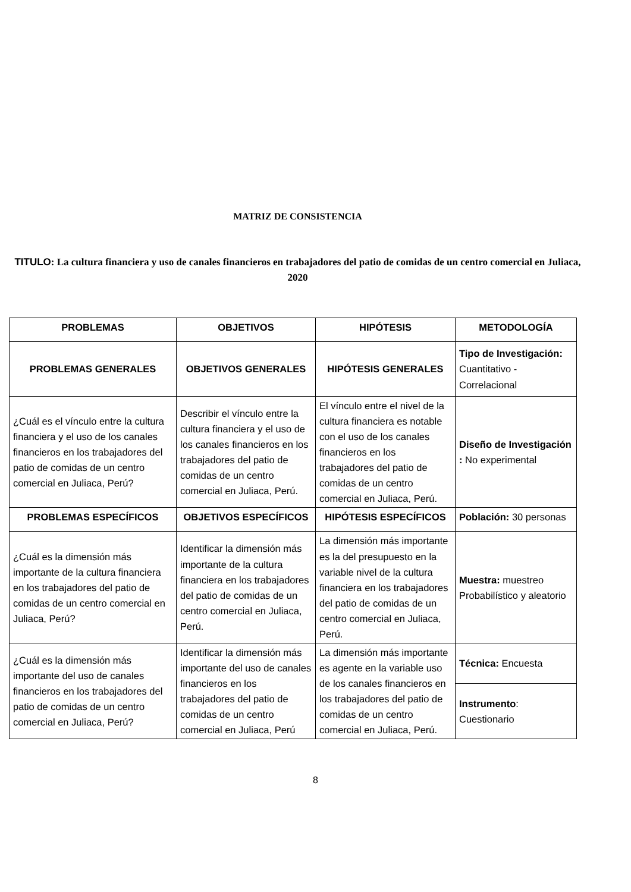MATRIZ DE CONSISTENCIA
TITULO: La cultura financiera y uso de canales financieros en trabajadores del patio de comidas de un centro comercial en Juliaca, 2020
| PROBLEMAS | OBJETIVOS | HIPÓTESIS | METODOLOGÍA |
| --- | --- | --- | --- |
| PROBLEMAS GENERALES | OBJETIVOS GENERALES | HIPÓTESIS GENERALES | Tipo de Investigación: Cuantitativo - Correlacional |
| ¿Cuál es el vínculo entre la cultura financiera y el uso de los canales financieros en los trabajadores del patio de comidas de un centro comercial en Juliaca, Perú? | Describir el vínculo entre la cultura financiera y el uso de los canales financieros en los trabajadores del patio de comidas de un centro comercial en Juliaca, Perú. | El vínculo entre el nivel de la cultura financiera es notable con el uso de los canales financieros en los trabajadores del patio de comidas de un centro comercial en Juliaca, Perú. | Diseño de Investigación : No experimental |
| PROBLEMAS ESPECÍFICOS | OBJETIVOS ESPECÍFICOS | HIPÓTESIS ESPECÍFICOS | Población: 30 personas |
| ¿Cuál es la dimensión más importante de la cultura financiera en los trabajadores del patio de comidas de un centro comercial en Juliaca, Perú? | Identificar la dimensión más importante de la cultura financiera en los trabajadores del patio de comidas de un centro comercial en Juliaca, Perú. | La dimensión más importante es la del presupuesto en la variable nivel de la cultura financiera en los trabajadores del patio de comidas de un centro comercial en Juliaca, Perú. | Muestra: muestreo Probabilístico y aleatorio |
| ¿Cuál es la dimensión más importante del uso de canales financieros en los trabajadores del patio de comidas de un centro comercial en Juliaca, Perú? | Identificar la dimensión más importante del uso de canales financieros en los trabajadores del patio de comidas de un centro comercial en Juliaca, Perú | La dimensión más importante es agente en la variable uso de los canales financieros en los trabajadores del patio de comidas de un centro comercial en Juliaca, Perú. | Técnica: Encuesta |
| | | | Instrumento : Cuestionario |
8